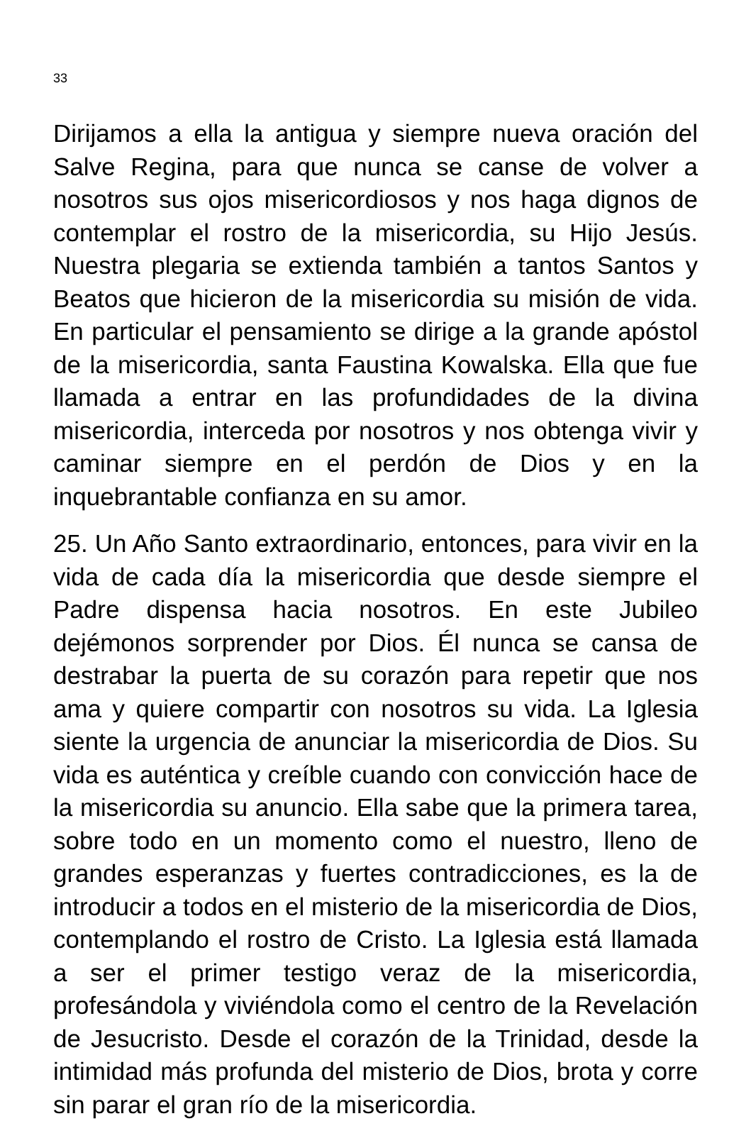33
Dirijamos a ella la antigua y siempre nueva oración del Salve Regina, para que nunca se canse de volver a nosotros sus ojos misericordiosos y nos haga dignos de contemplar el rostro de la misericordia, su Hijo Jesús. Nuestra plegaria se extienda también a tantos Santos y Beatos que hicieron de la misericordia su misión de vida. En particular el pensamiento se dirige a la grande apóstol de la misericordia, santa Faustina Kowalska. Ella que fue llamada a entrar en las profundidades de la divina misericordia, interceda por nosotros y nos obtenga vivir y caminar siempre en el perdón de Dios y en la inquebrantable confianza en su amor.
25. Un Año Santo extraordinario, entonces, para vivir en la vida de cada día la misericordia que desde siempre el Padre dispensa hacia nosotros. En este Jubileo dejémonos sorprender por Dios. Él nunca se cansa de destrabar la puerta de su corazón para repetir que nos ama y quiere compartir con nosotros su vida. La Iglesia siente la urgencia de anunciar la misericordia de Dios. Su vida es auténtica y creíble cuando con convicción hace de la misericordia su anuncio. Ella sabe que la primera tarea, sobre todo en un momento como el nuestro, lleno de grandes esperanzas y fuertes contradicciones, es la de introducir a todos en el misterio de la misericordia de Dios, contemplando el rostro de Cristo. La Iglesia está llamada a ser el primer testigo veraz de la misericordia, profesándola y viviéndola como el centro de la Revelación de Jesucristo. Desde el corazón de la Trinidad, desde la intimidad más profunda del misterio de Dios, brota y corre sin parar el gran río de la misericordia.